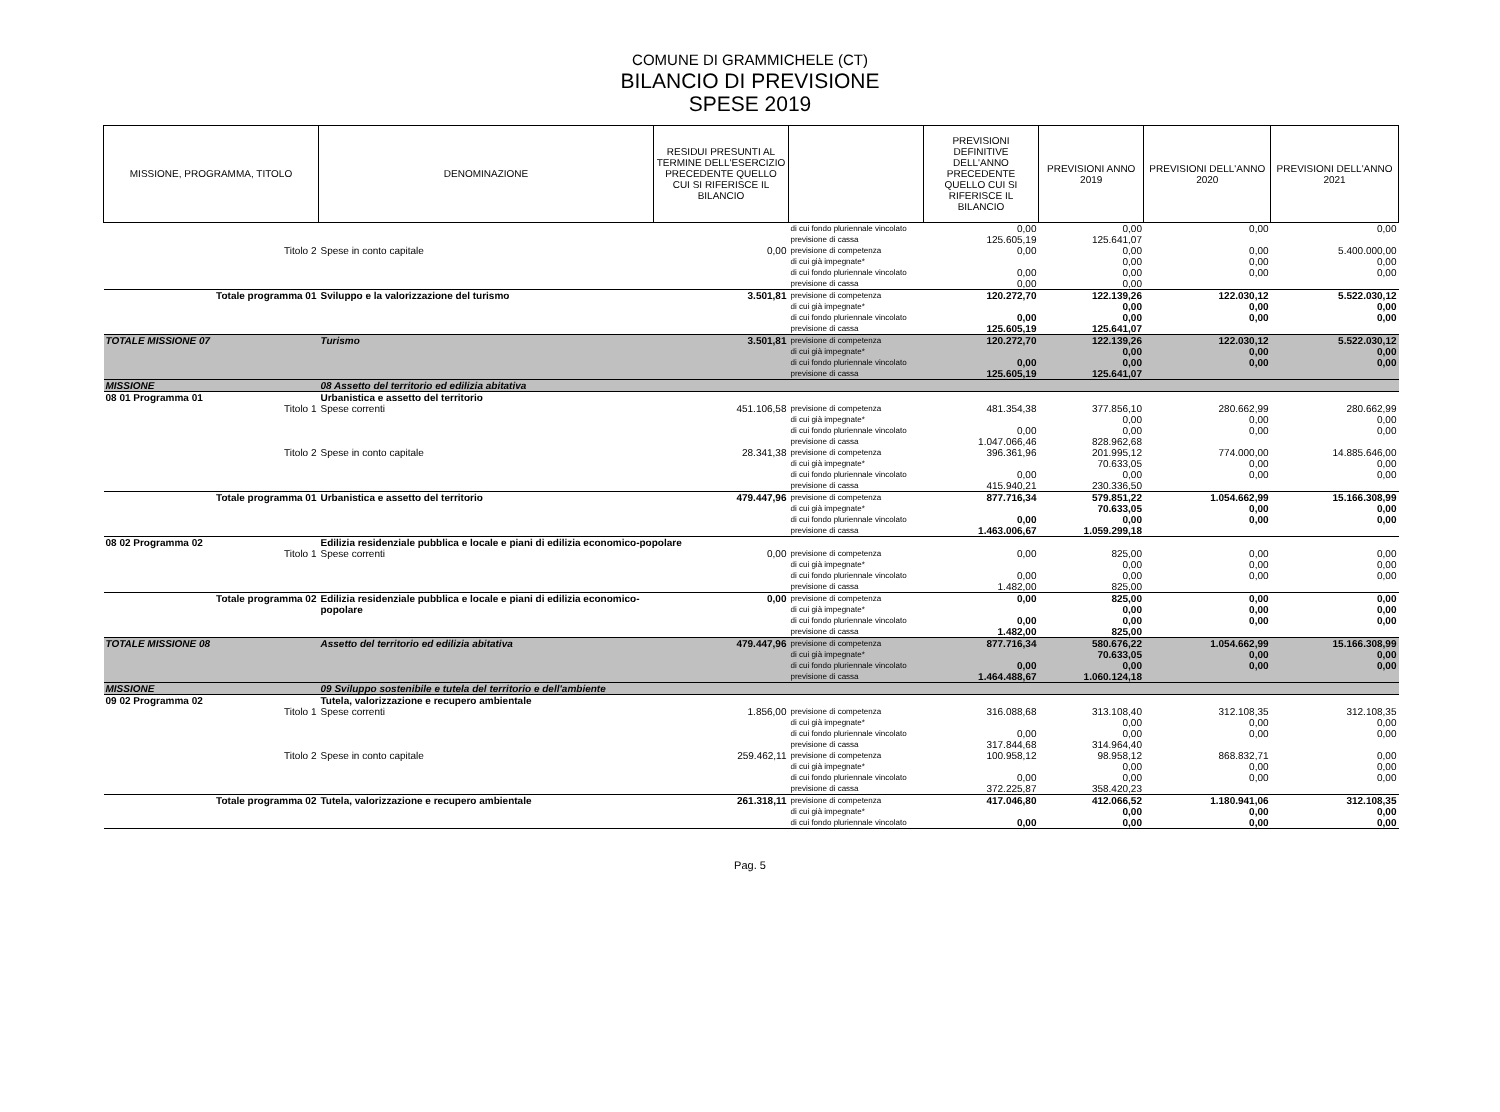COMUNE DI GRAMMICHELE (CT)
BILANCIO DI PREVISIONE
SPESE 2019
| MISSIONE, PROGRAMMA, TITOLO | DENOMINAZIONE | RESIDUI PRESUNTI AL TERMINE DELL'ESERCIZIO PRECEDENTE QUELLO CUI SI RIFERISCE IL BILANCIO | | PREVISIONI DEFINITIVE DELL'ANNO PRECEDENTE QUELLO CUI SI RIFERISCE IL BILANCIO | PREVISIONI ANNO 2019 | PREVISIONI DELL'ANNO 2020 | PREVISIONI DELL'ANNO 2021 |
| --- | --- | --- | --- | --- | --- | --- | --- |
| | | | di cui fondo pluriennale vincolato | 0,00 | 0,00 | 0,00 | 0,00 |
| | | | previsione di cassa | 125.605,19 | 125.641,07 | | |
| Titolo 2 | Spese in conto capitale | 0,00 | previsione di competenza | 0,00 | 0,00 | 0,00 | 5.400.000,00 |
| | | | di cui già impegnate* | | 0,00 | 0,00 | 0,00 |
| | | | di cui fondo pluriennale vincolato | 0,00 | 0,00 | 0,00 | 0,00 |
| | | | previsione di cassa | 0,00 | 0,00 | | |
| Totale programma 01 | Sviluppo e la valorizzazione del turismo | 3.501,81 | previsione di competenza | 120.272,70 | 122.139,26 | 122.030,12 | 5.522.030,12 |
| | | | di cui già impegnate* | | 0,00 | 0,00 | 0,00 |
| | | | di cui fondo pluriennale vincolato | 0,00 | 0,00 | 0,00 | 0,00 |
| | | | previsione di cassa | 125.605,19 | 125.641,07 | | |
| TOTALE MISSIONE 07 | Turismo | 3.501,81 | previsione di competenza | 120.272,70 | 122.139,26 | 122.030,12 | 5.522.030,12 |
| | | | di cui già impegnate* | | 0,00 | 0,00 | 0,00 |
| | | | di cui fondo pluriennale vincolato | 0,00 | 0,00 | 0,00 | 0,00 |
| | | | previsione di cassa | 125.605,19 | 125.641,07 | | |
| MISSIONE | 08 Assetto del territorio ed edilizia abitativa | | | | | | |
| 08 01 Programma 01 | Urbanistica e assetto del territorio | | | | | | |
| Titolo 1 | Spese correnti | 451.106,58 | previsione di competenza | 481.354,38 | 377.856,10 | 280.662,99 | 280.662,99 |
| | | | di cui già impegnate* | | 0,00 | 0,00 | 0,00 |
| | | | di cui fondo pluriennale vincolato | 0,00 | 0,00 | 0,00 | 0,00 |
| | | | previsione di cassa | 1.047.066,46 | 828.962,68 | | |
| Titolo 2 | Spese in conto capitale | 28.341,38 | previsione di competenza | 396.361,96 | 201.995,12 | 774.000,00 | 14.885.646,00 |
| | | | di cui già impegnate* | | 70.633,05 | 0,00 | 0,00 |
| | | | di cui fondo pluriennale vincolato | 0,00 | 0,00 | 0,00 | 0,00 |
| | | | previsione di cassa | 415.940,21 | 230.336,50 | | |
| Totale programma 01 | Urbanistica e assetto del territorio | 479.447,96 | previsione di competenza | 877.716,34 | 579.851,22 | 1.054.662,99 | 15.166.308,99 |
| | | | di cui già impegnate* | | 70.633,05 | 0,00 | 0,00 |
| | | | di cui fondo pluriennale vincolato | 0,00 | 0,00 | 0,00 | 0,00 |
| | | | previsione di cassa | 1.463.006,67 | 1.059.299,18 | | |
| 08 02 Programma 02 | Edilizia residenziale pubblica e locale e piani di edilizia economico-popolare | | | | | | |
| Titolo 1 | Spese correnti | 0,00 | previsione di competenza | 0,00 | 825,00 | 0,00 | 0,00 |
| | | | di cui già impegnate* | | 0,00 | 0,00 | 0,00 |
| | | | di cui fondo pluriennale vincolato | 0,00 | 0,00 | 0,00 | 0,00 |
| | | | previsione di cassa | 1.482,00 | 825,00 | | |
| Totale programma 02 | Edilizia residenziale pubblica e locale e piani di edilizia economico-popolare | 0,00 | previsione di competenza | 0,00 | 825,00 | 0,00 | 0,00 |
| | | | di cui già impegnate* | | 0,00 | 0,00 | 0,00 |
| | | | di cui fondo pluriennale vincolato | 0,00 | 0,00 | 0,00 | 0,00 |
| | | | previsione di cassa | 1.482,00 | 825,00 | | |
| TOTALE MISSIONE 08 | Assetto del territorio ed edilizia abitativa | 479.447,96 | previsione di competenza | 877.716,34 | 580.676,22 | 1.054.662,99 | 15.166.308,99 |
| | | | di cui già impegnate* | | 70.633,05 | 0,00 | 0,00 |
| | | | di cui fondo pluriennale vincolato | 0,00 | 0,00 | 0,00 | 0,00 |
| | | | previsione di cassa | 1.464.488,67 | 1.060.124,18 | | |
| MISSIONE | 09 Sviluppo sostenibile e tutela del territorio e dell'ambiente | | | | | | |
| 09 02 Programma 02 | Tutela, valorizzazione e recupero ambientale | | | | | | |
| Titolo 1 | Spese correnti | 1.856,00 | previsione di competenza | 316.088,68 | 313.108,40 | 312.108,35 | 312.108,35 |
| | | | di cui già impegnate* | | 0,00 | 0,00 | 0,00 |
| | | | di cui fondo pluriennale vincolato | 0,00 | 0,00 | 0,00 | 0,00 |
| | | | previsione di cassa | 317.844,68 | 314.964,40 | | |
| Titolo 2 | Spese in conto capitale | 259.462,11 | previsione di competenza | 100.958,12 | 98.958,12 | 868.832,71 | 0,00 |
| | | | di cui già impegnate* | | 0,00 | 0,00 | 0,00 |
| | | | di cui fondo pluriennale vincolato | 0,00 | 0,00 | 0,00 | 0,00 |
| | | | previsione di cassa | 372.225,87 | 358.420,23 | | |
| Totale programma 02 | Tutela, valorizzazione e recupero ambientale | 261.318,11 | previsione di competenza | 417.046,80 | 412.066,52 | 1.180.941,06 | 312.108,35 |
| | | | di cui già impegnate* | | 0,00 | 0,00 | 0,00 |
| | | | di cui fondo pluriennale vincolato | 0,00 | 0,00 | 0,00 | 0,00 |
Pag. 5